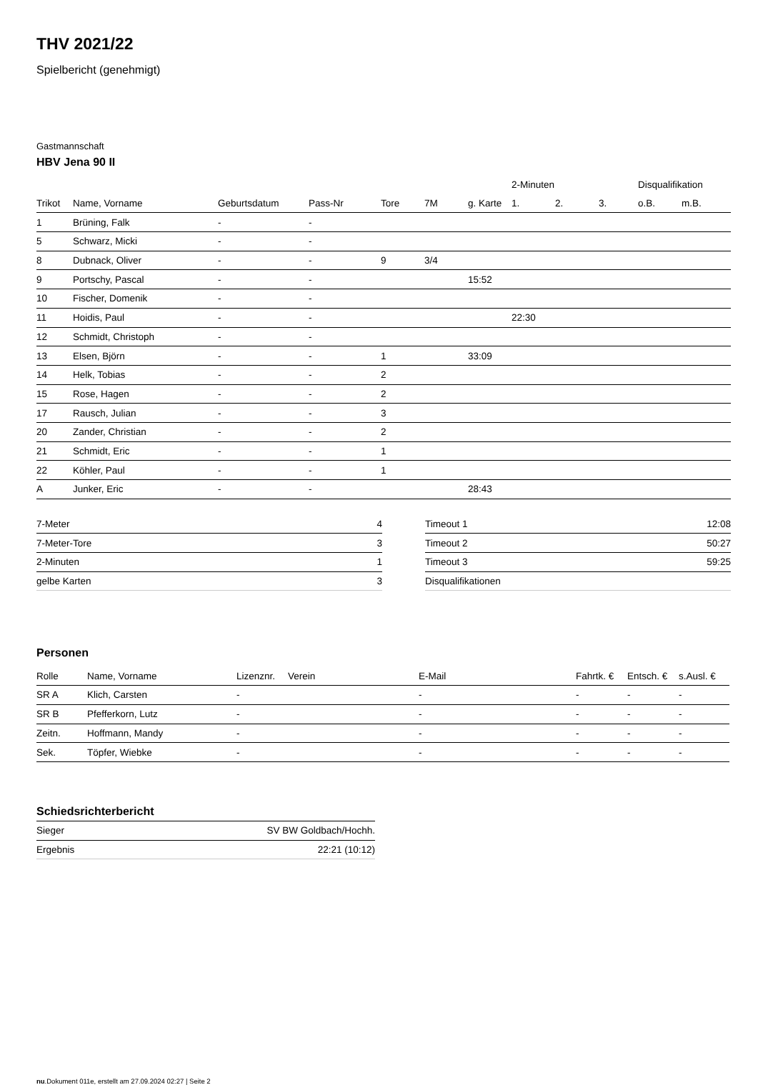THV 2021/22
Spielbericht (genehmigt)
Gastmannschaft
HBV Jena 90 II
| | | | | | | | 2-Minuten | | | Disqualifikation | |
| --- | --- | --- | --- | --- | --- | --- | --- | --- | --- | --- | --- |
| Trikot | Name, Vorname | Geburtsdatum | Pass-Nr | Tore | 7M | g. Karte | 1. | 2. | 3. | o.B. | m.B. |
| 1 | Brüning, Falk | - | - | | | | | | | | |
| 5 | Schwarz, Micki | - | - | | | | | | | | |
| 8 | Dubnack, Oliver | - | - | 9 | 3/4 | | | | | | |
| 9 | Portschy, Pascal | - | - | | | 15:52 | | | | | |
| 10 | Fischer, Domenik | - | - | | | | | | | | |
| 11 | Hoidis, Paul | - | - | | | | 22:30 | | | | |
| 12 | Schmidt, Christoph | - | - | | | | | | | | |
| 13 | Elsen, Björn | - | - | 1 | | 33:09 | | | | | |
| 14 | Helk, Tobias | - | - | 2 | | | | | | | |
| 15 | Rose, Hagen | - | - | 2 | | | | | | | |
| 17 | Rausch, Julian | - | - | 3 | | | | | | | |
| 20 | Zander, Christian | - | - | 2 | | | | | | | |
| 21 | Schmidt, Eric | - | - | 1 | | | | | | | |
| 22 | Köhler, Paul | - | - | 1 | | | | | | | |
| A | Junker, Eric | - | - | | | 28:43 | | | | | |
| 7-Meter | 4 |
| 7-Meter-Tore | 3 |
| 2-Minuten | 1 |
| gelbe Karten | 3 |
| Timeout 1 | 12:08 |
| Timeout 2 | 50:27 |
| Timeout 3 | 59:25 |
| Disqualifikationen | |
Personen
| Rolle | Name, Vorname | Lizenznr. | Verein | E-Mail | Fahrtk. € | Entsch. € | s.Ausl. € |
| --- | --- | --- | --- | --- | --- | --- | --- |
| SR A | Klich, Carsten | - | | - | - | - | - |
| SR B | Pfefferkorn, Lutz | - | | - | - | - | - |
| Zeitn. | Hoffmann, Mandy | - | | - | - | - | - |
| Sek. | Töpfer, Wiebke | - | | - | - | - | - |
Schiedsrichterbericht
| Sieger | SV BW Goldbach/Hochh. |
| Ergebnis | 22:21 (10:12) |
nu.Dokument 011e, erstellt am 27.09.2024 02:27 | Seite 2